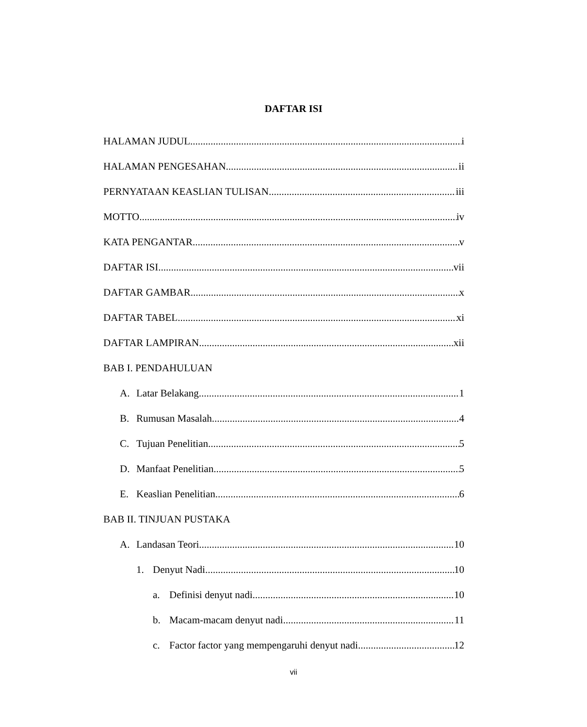DAFTAR ISI
HALAMAN JUDUL i
HALAMAN PENGESAHAN ii
PERNYATAAN KEASLIAN TULISAN iii
MOTTO iv
KATA PENGANTAR v
DAFTAR ISI vii
DAFTAR GAMBAR x
DAFTAR TABEL xi
DAFTAR LAMPIRAN xii
BAB I. PENDAHULUAN
A. Latar Belakang 1
B. Rumusan Masalah 4
C. Tujuan Penelitian 5
D. Manfaat Penelitian 5
E. Keaslian Penelitian 6
BAB II. TINJUAN PUSTAKA
A. Landasan Teori 10
1. Denyut Nadi 10
a. Definisi denyut nadi 10
b. Macam-macam denyut nadi 11
c. Factor factor yang mempengaruhi denyut nadi 12
vii